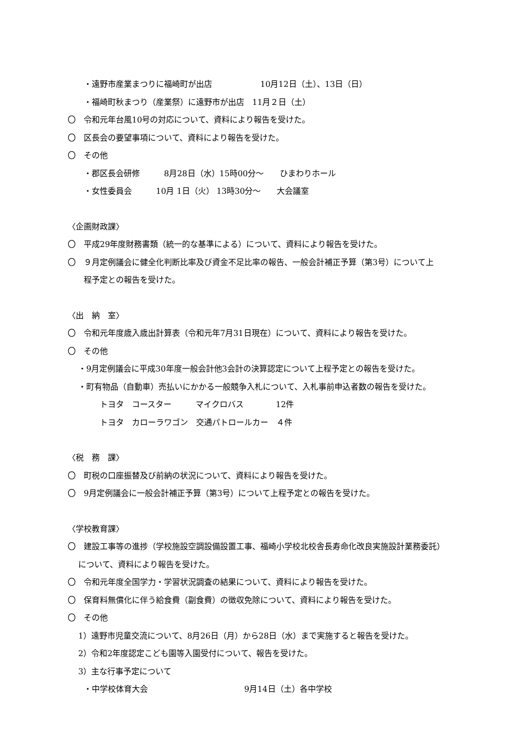・遠野市産業まつりに福崎町が出店　　　　　　10月12日（土）、13日（日）
　　・福崎町秋まつり（産業祭）に遠野市が出店　11月２日（土）
〇　令和元年台風10号の対応について、資料により報告を受けた。
〇　区長会の要望事項について、資料により報告を受けた。
〇　その他
　　・郡区長会研修　　　8月28日（水）15時00分〜　　ひまわりホール
　　・女性委員会　　　10月 1日（火） 13時30分〜　　大会議室
〈企画財政課〉
〇　平成29年度財務書類（統一的な基準による）について、資料により報告を受けた。
〇　９月定例議会に健全化判断比率及び資金不足比率の報告、一般会計補正予算（第3号）について上
　　程予定との報告を受けた。
〈出　納　室〉
〇　令和元年度歳入歳出計算表（令和元年7月31日現在）について、資料により報告を受けた。
〇　その他
　 ・9月定例議会に平成30年度一般会計他3会計の決算認定について上程予定との報告を受けた。
　 ・町有物品（自動車）売払いにかかる一般競争入札について、入札事前申込者数の報告を受けた。
　　　　トヨタ　コースター　　　マイクロバス　　　　12件
　　　　トヨタ　カローラワゴン　交通パトロールカー　４件
〈税　務　課〉
〇　町税の口座振替及び前納の状況について、資料により報告を受けた。
〇　9月定例議会に一般会計補正予算（第3号）について上程予定との報告を受けた。
〈学校教育課〉
〇　建設工事等の進捗（学校施設空調設備設置工事、福崎小学校北校舎長寿命化改良実施設計業務委託）
　 について、資料により報告を受けた。
〇　令和元年度全国学力・学習状況調査の結果について、資料により報告を受けた。
〇　保育料無償化に伴う給食費（副食費）の徴収免除について、資料により報告を受けた。
〇　その他
　 1）遠野市児童交流について、8月26日（月）から28日（水）まで実施すると報告を受けた。
　 2）令和2年度認定こども園等入園受付について、報告を受けた。
　 3）主な行事予定について
　　・中学校体育大会　　　　　　　　　　　　9月14日（土）各中学校